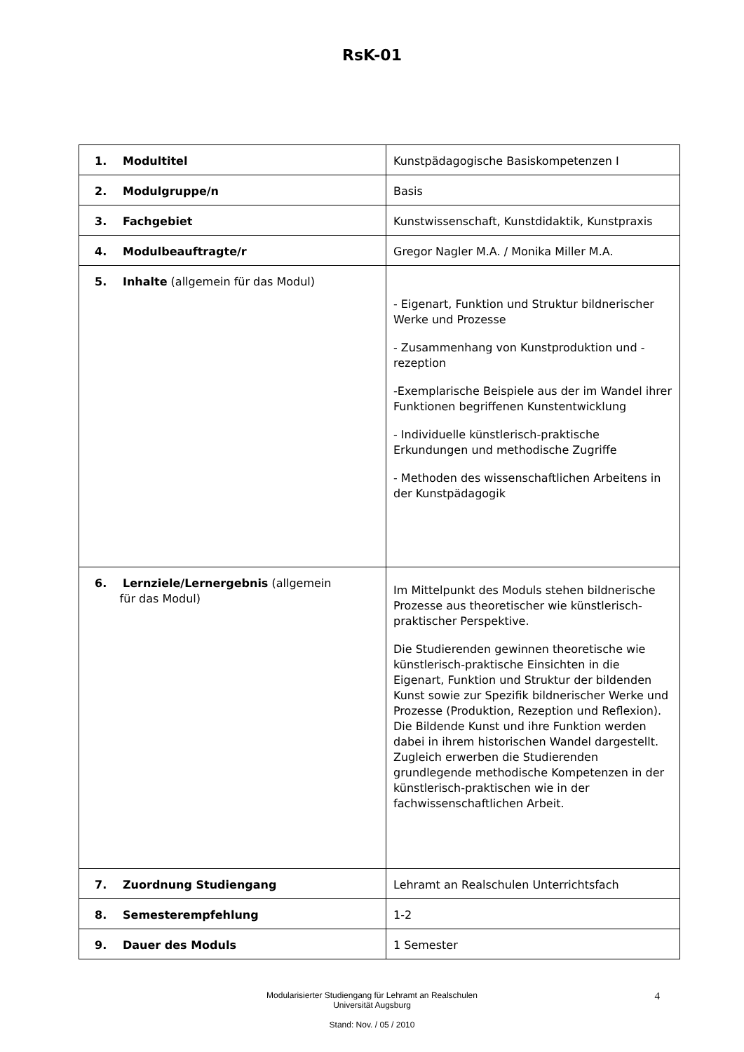RsK-01
| 1. Modultitel | Kunstpädagogische Basiskompetenzen I |
| 2. Modulgruppe/n | Basis |
| 3. Fachgebiet | Kunstwissenschaft, Kunstdidaktik, Kunstpraxis |
| 4. Modulbeauftragte/r | Gregor Nagler M.A. / Monika Miller M.A. |
| 5. Inhalte (allgemein für das Modul) | - Eigenart, Funktion und Struktur bildnerischer Werke und Prozesse - Zusammenhang von Kunstproduktion und -rezeption -Exemplarische Beispiele aus der im Wandel ihrer Funktionen begriffenen Kunstentwicklung - Individuelle künstlerisch-praktische Erkundungen und methodische Zugriffe - Methoden des wissenschaftlichen Arbeitens in der Kunstpädagogik |
| 6. Lernziele/Lernergebnis (allgemein für das Modul) | Im Mittelpunkt des Moduls stehen bildnerische Prozesse aus theoretischer wie künstlerisch-praktischer Perspektive. Die Studierenden gewinnen theoretische wie künstlerisch-praktische Einsichten in die Eigenart, Funktion und Struktur der bildenden Kunst sowie zur Spezifik bildnerischer Werke und Prozesse (Produktion, Rezeption und Reflexion). Die Bildende Kunst und ihre Funktion werden dabei in ihrem historischen Wandel dargestellt. Zugleich erwerben die Studierenden grundlegende methodische Kompetenzen in der künstlerisch-praktischen wie in der fachwissenschaftlichen Arbeit. |
| 7. Zuordnung Studiengang | Lehramt an Realschulen Unterrichtsfach |
| 8. Semesterempfehlung | 1-2 |
| 9. Dauer des Moduls | 1 Semester |
4 Modularisierter Studiengang für Lehramt an Realschulen
Universität Augsburg
Stand: Nov. / 05 / 2010